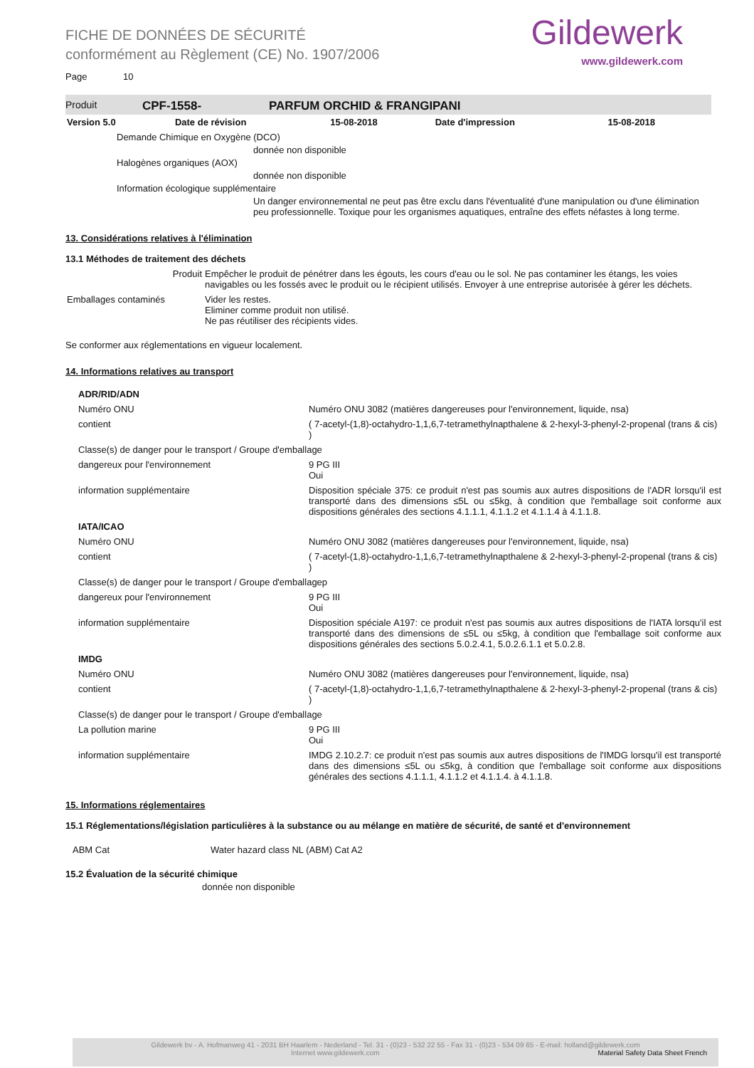Gildewerk
www.gildewerk.com
FICHE DE DONNÉES DE SÉCURITÉ
conformément au Règlement (CE) No. 1907/2006
Page 10
Produit CPF-1558- PARFUM ORCHID & FRANGIPANI
| Version 5.0 | Date de révision | 15-08-2018 | Date d'impression | 15-08-2018 |
Demande Chimique en Oxygène (DCO)
donnée non disponible
Halogènes organiques (AOX)
donnée non disponible
Information écologique supplémentaire
Un danger environnemental ne peut pas être exclu dans l'éventualité d'une manipulation ou d'une élimination peu professionnelle. Toxique pour les organismes aquatiques, entraîne des effets néfastes à long terme.
13. Considérations relatives à l'élimination
13.1 Méthodes de traitement des déchets
| Produit | Empêcher le produit de pénétrer dans les égouts, les cours d'eau ou le sol. Ne pas contaminer les étangs, les voies navigables ou les fossés avec le produit ou le récipient utilisés. Envoyer à une entreprise autorisée à gérer les déchets. |
| Emballages contaminés | Vider les restes. Eliminer comme produit non utilisé. Ne pas réutiliser des récipients vides. |
Se conformer aux réglementations en vigueur localement.
14. Informations relatives au transport
| ADR/RID/ADN | |
| Numéro ONU | Numéro ONU 3082 (matières dangereuses pour l'environnement, liquide, nsa) |
| contient | ( 7-acetyl-(1,8)-octahydro-1,1,6,7-tetramethylnapthalene & 2-hexyl-3-phenyl-2-propenal (trans & cis) ) |
| Classe(s) de danger pour le transport / Groupe d'emballage | |
| dangereux pour l'environnement | 9 PG III Oui |
| information supplémentaire | Disposition spéciale 375: ce produit n'est pas soumis aux autres dispositions de l'ADR lorsqu'il est transporté dans des dimensions ≤5L ou ≤5kg, à condition que l'emballage soit conforme aux dispositions générales des sections 4.1.1.1, 4.1.1.2 et 4.1.1.4 à 4.1.1.8. |
| IATA/ICAO | |
| Numéro ONU | Numéro ONU 3082 (matières dangereuses pour l'environnement, liquide, nsa) |
| contient | ( 7-acetyl-(1,8)-octahydro-1,1,6,7-tetramethylnapthalene & 2-hexyl-3-phenyl-2-propenal (trans & cis) ) |
| Classe(s) de danger pour le transport / Groupe d'emballagep | |
| dangereux pour l'environnement | 9 PG III Oui |
| information supplémentaire | Disposition spéciale A197: ce produit n'est pas soumis aux autres dispositions de l'IATA lorsqu'il est transporté dans des dimensions de ≤5L ou ≤5kg, à condition que l'emballage soit conforme aux dispositions générales des sections 5.0.2.4.1, 5.0.2.6.1.1 et 5.0.2.8. |
| IMDG | |
| Numéro ONU | Numéro ONU 3082 (matières dangereuses pour l'environnement, liquide, nsa) |
| contient | ( 7-acetyl-(1,8)-octahydro-1,1,6,7-tetramethylnapthalene & 2-hexyl-3-phenyl-2-propenal (trans & cis) ) |
| Classe(s) de danger pour le transport / Groupe d'emballage | |
| La pollution marine | 9 PG III Oui |
| information supplémentaire | IMDG 2.10.2.7: ce produit n'est pas soumis aux autres dispositions de l'IMDG lorsqu'il est transporté dans des dimensions ≤5L ou ≤5kg, à condition que l'emballage soit conforme aux dispositions générales des sections 4.1.1.1, 4.1.1.2 et 4.1.1.4. à 4.1.1.8. |
15. Informations réglementaires
15.1 Réglementations/législation particulières à la substance ou au mélange en matière de sécurité, de santé et d'environnement
| ABM Cat | Water hazard class NL (ABM) Cat A2 |
15.2 Évaluation de la sécurité chimique
donnée non disponible
Gildewerk bv - A. Hofmanweg 41 - 2031 BH Haarlem - Nederland - Tel. 31 - (0)23 - 532 22 55 - Fax 31 - (0)23 - 534 09 65 - E-mail: holland@gildewerk.com
Internet www.gildewerk.com Material Safety Data Sheet French